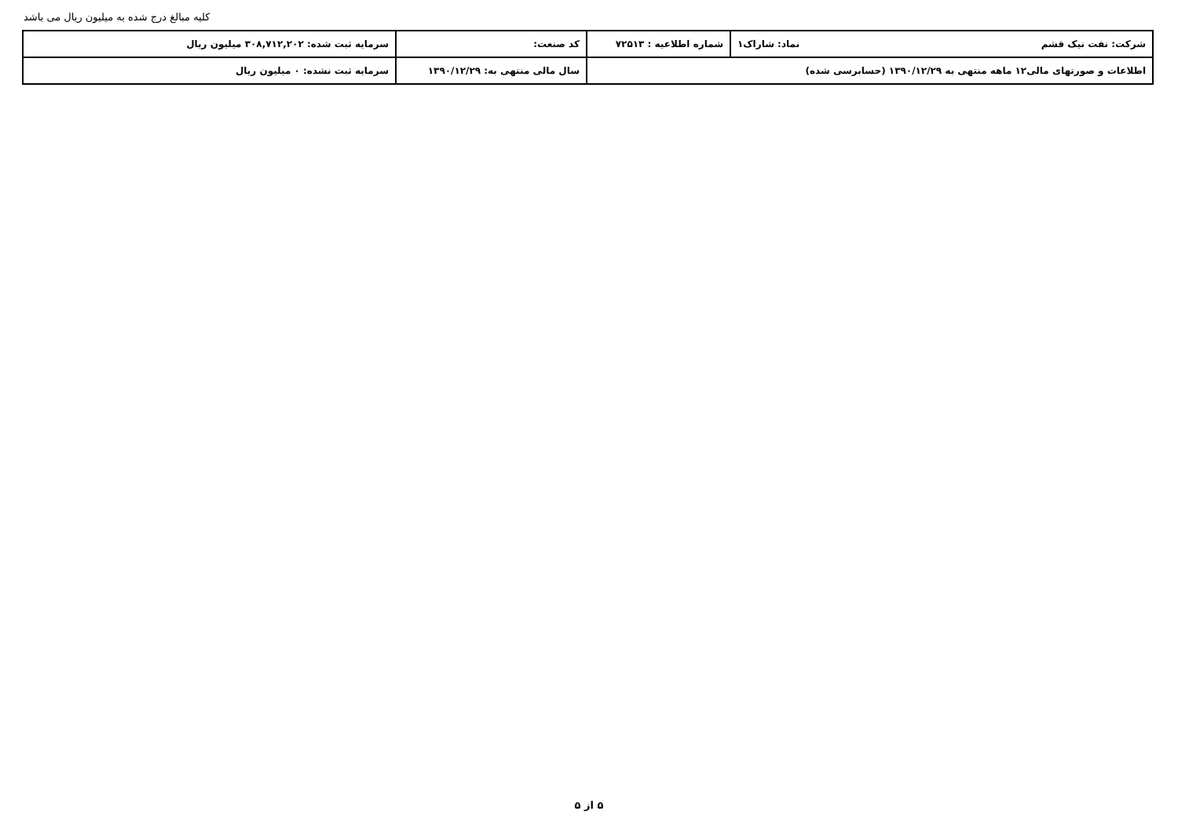کلیه مبالغ درج شده به میلیون ریال می باشد
| شرکت: نفت نیک قشم نماد: شاراک۱ | شماره اطلاعیه : ۷۲۵۱۳ | کد صنعت: | سرمایه ثبت شده: ۳۰۸,۷۱۲,۲۰۲ میلیون ریال |
| اطلاعات و صورتهای مالی۱۲ ماهه منتهی به ۱۳۹۰/۱۲/۲۹ (حسابرسی شده) | | سال مالی منتهی به: ۱۳۹۰/۱۲/۲۹ | سرمایه ثبت نشده: ۰ میلیون ریال |
۵ از ۵